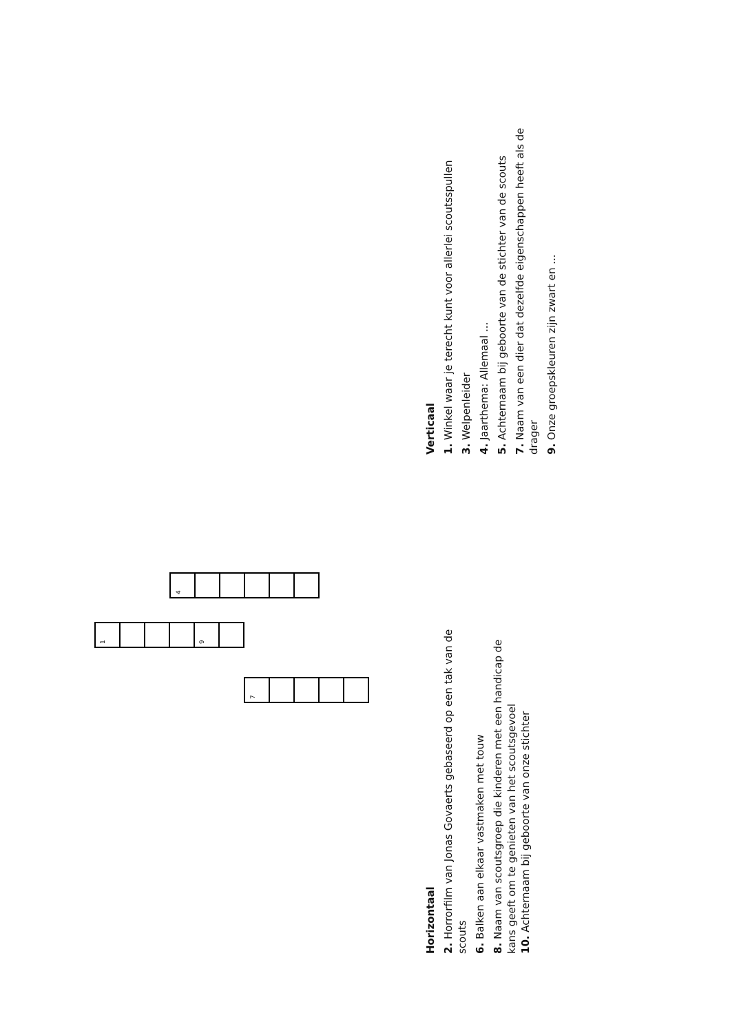1
7
4
9
Horizontaal
2. Horrorfilm van Jonas Govaerts gebaseerd op een tak van de scouts
6. Balken aan elkaar vastmaken met touw
8. Naam van scoutsgroep die kinderen met een handicap de kans geeft om te genieten van het scoutsgevoel
10. Achternaam bij geboorte van onze stichter
Verticaal
1. Winkel waar je terecht kunt voor allerlei scoutsspullen
3. Welpenleider
4. Jaarthema: Allemaal ...
5. Achternaam bij geboorte van de stichter van de scouts
7. Naam van een dier dat dezelfde eigenschappen heeft als de drager
9. Onze groepskleuren zijn zwart en ...